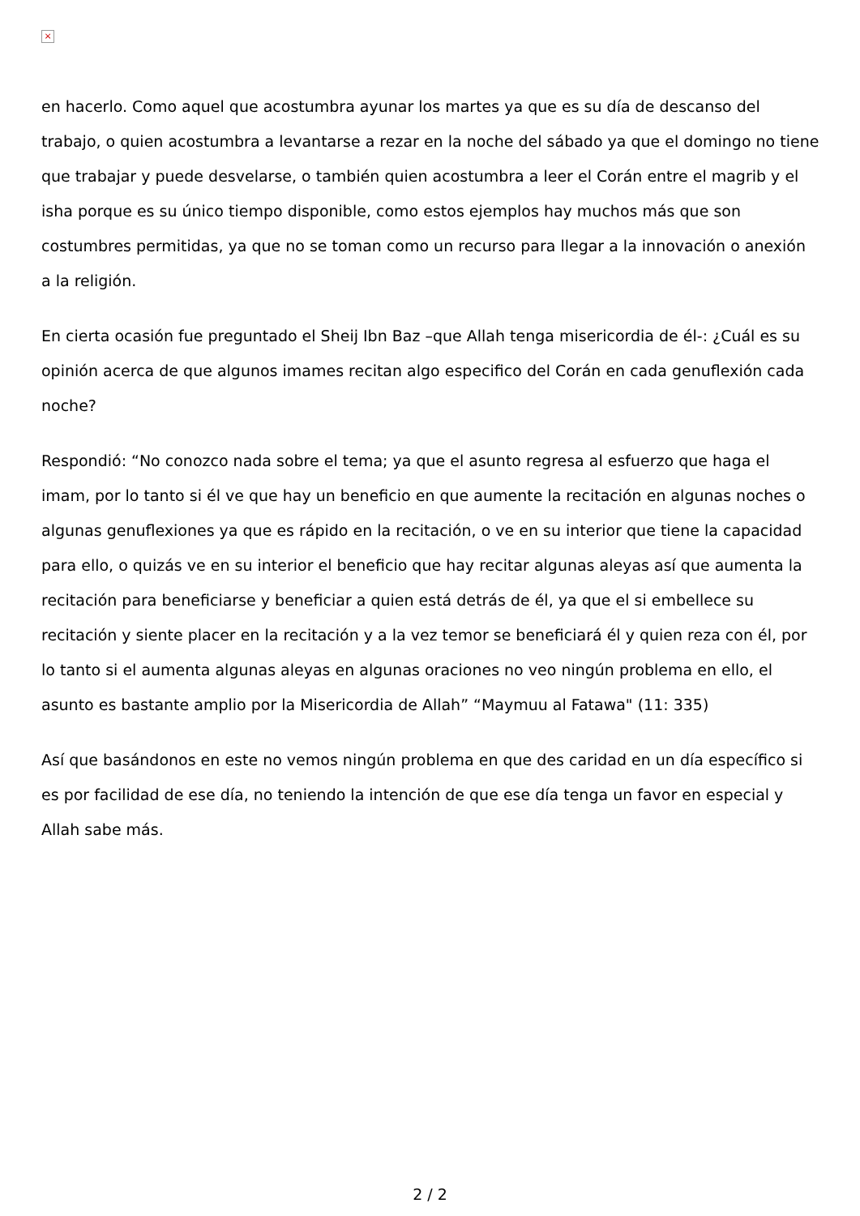×
en hacerlo. Como aquel que acostumbra ayunar los martes ya que es su día de descanso del trabajo, o quien acostumbra a levantarse a rezar en la noche del sábado ya que el domingo no tiene que trabajar y puede desvelarse, o también quien acostumbra a leer el Corán entre el magrib y el isha porque es su único tiempo disponible, como estos ejemplos hay muchos más que son costumbres permitidas, ya que no se toman como un recurso para llegar a la innovación o anexión a la religión.
En cierta ocasión fue preguntado el Sheij Ibn Baz –que Allah tenga misericordia de él-: ¿Cuál es su opinión acerca de que algunos imames recitan algo especifico del Corán en cada genuflexión cada noche?
Respondió: “No conozco nada sobre el tema; ya que el asunto regresa al esfuerzo que haga el imam, por lo tanto si él ve que hay un beneficio en que aumente la recitación en algunas noches o algunas genuflexiones ya que es rápido en la recitación, o ve en su interior que tiene la capacidad para ello, o quizás ve en su interior el beneficio que hay recitar algunas aleyas así que aumenta la recitación para beneficiarse y beneficiar a quien está detrás de él, ya que el si embellece su recitación y siente placer en la recitación y a la vez temor se beneficiará él y quien reza con él, por lo tanto si el aumenta algunas aleyas en algunas oraciones no veo ningún problema en ello, el asunto es bastante amplio por la Misericordia de Allah” “Maymuu al Fatawa" (11: 335)
Así que basándonos en este no vemos ningún problema en que des caridad en un día específico si es por facilidad de ese día, no teniendo la intención de que ese día tenga un favor en especial y Allah sabe más.
2 / 2